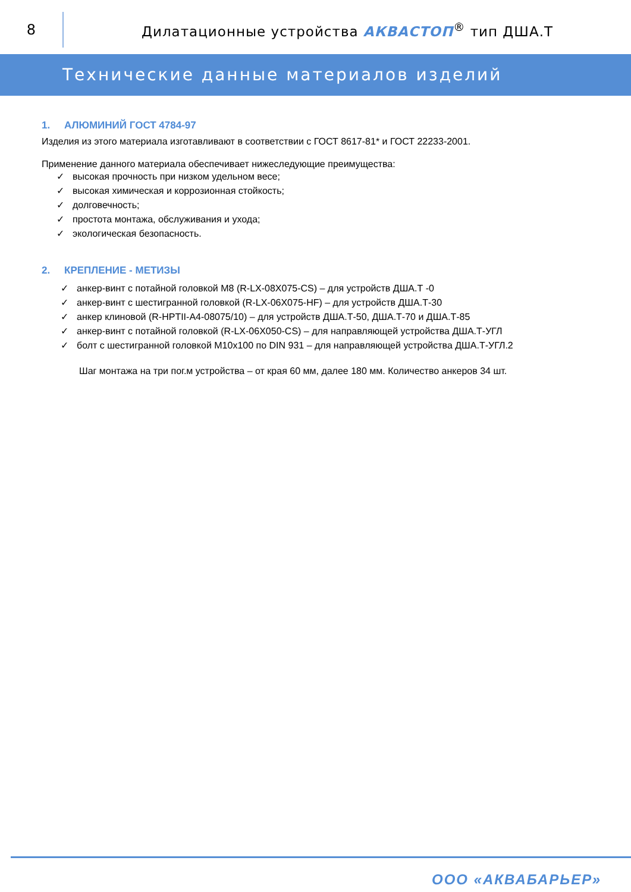8
Дилатационные устройства АКВАСТОП<sup>®</sup> тип ДША.Т
Технические данные материалов изделий
1. АЛЮМИНИЙ ГОСТ 4784-97
Изделия из этого материала изготавливают в соответствии с ГОСТ 8617-81* и ГОСТ 22233-2001.
Применение данного материала обеспечивает нижеследующие преимущества:
высокая прочность при низком удельном весе;
высокая химическая и коррозионная стойкость;
долговечность;
простота монтажа, обслуживания и ухода;
экологическая безопасность.
2. КРЕПЛЕНИЕ - МЕТИЗЫ
анкер-винт с потайной головкой М8 (R-LX-08X075-CS) – для устройств ДША.Т -0
анкер-винт с шестигранной головкой (R-LX-06X075-HF) – для устройств ДША.Т-30
анкер клиновой (R-HPTII-A4-08075/10) – для устройств ДША.Т-50, ДША.Т-70 и ДША.Т-85
анкер-винт с потайной головкой (R-LX-06X050-CS) – для направляющей устройства ДША.Т-УГЛ
болт с шестигранной головкой М10х100 по DIN 931 – для направляющей устройства ДША.Т-УГЛ.2
Шаг монтажа на три пог.м устройства – от края 60 мм, далее 180 мм. Количество анкеров 34 шт.
ООО «АКВАБАРЬЕР»